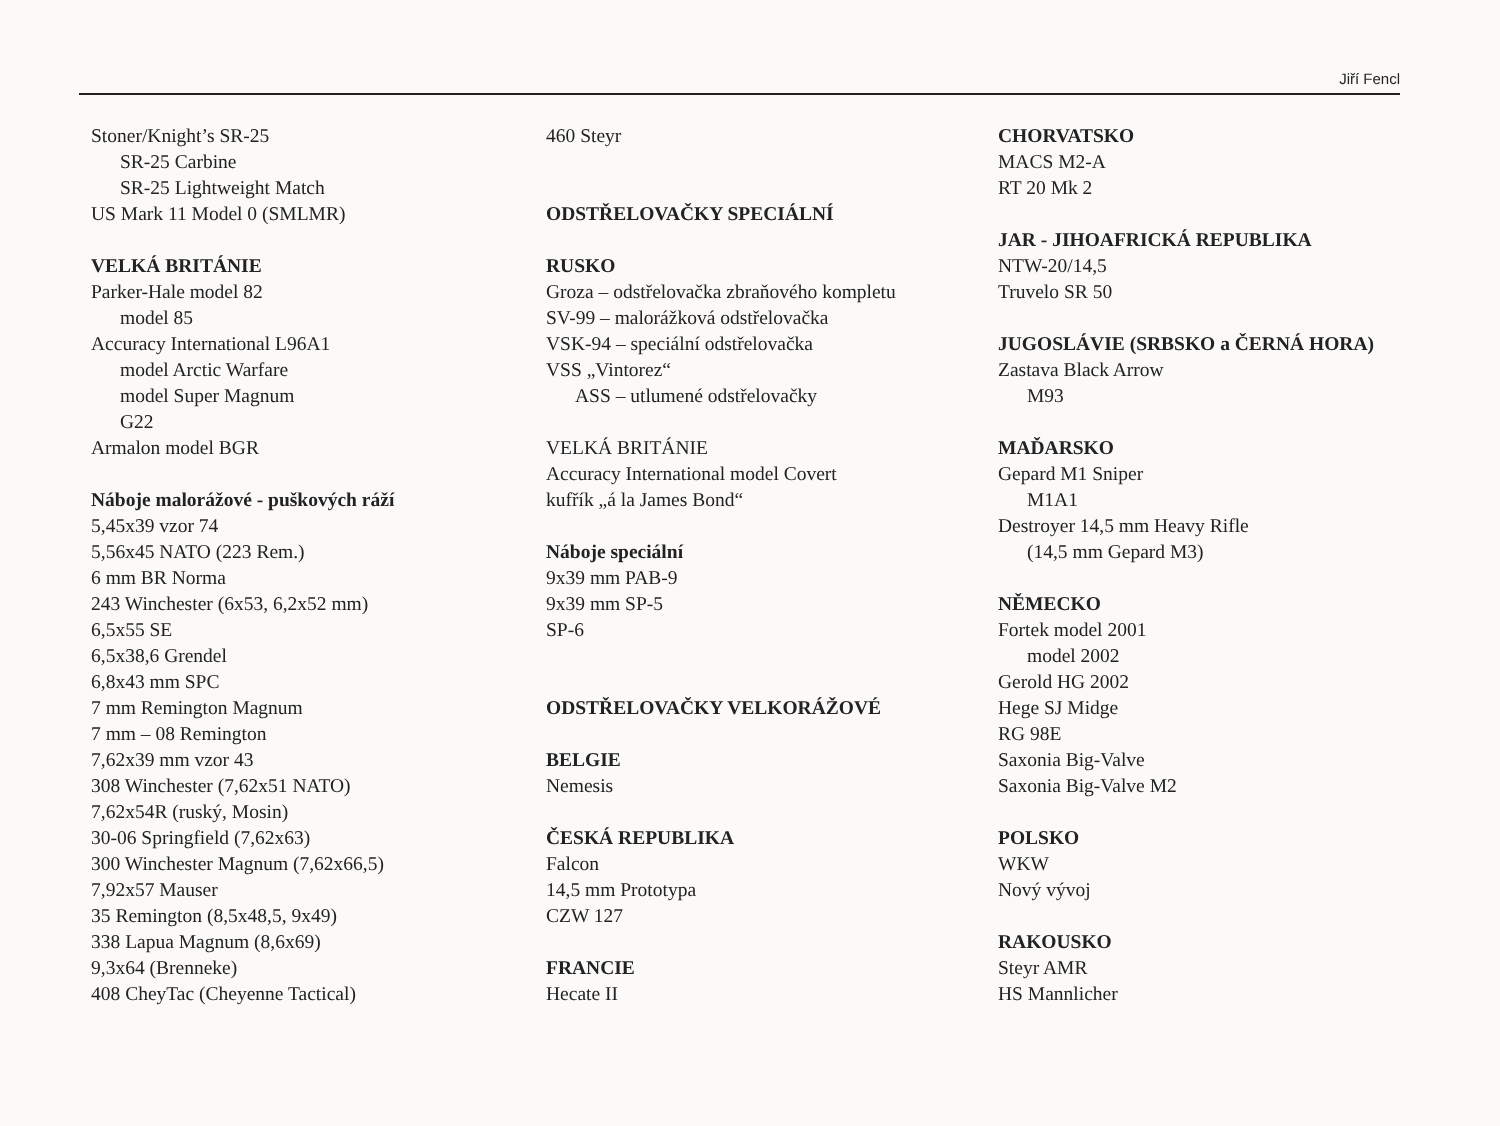Jiří Fencl
Stoner/Knight’s SR-25
SR-25 Carbine
SR-25 Lightweight Match
US Mark 11 Model 0 (SMLMR)
VELKÁ BRITÁNIE
Parker-Hale model 82
model 85
Accuracy International L96A1
model Arctic Warfare
model Super Magnum
G22
Armalon model BGR
Náboje malorážové - puškových ráží
5,45x39 vzor 74
5,56x45 NATO (223 Rem.)
6 mm BR Norma
243 Winchester (6x53, 6,2x52 mm)
6,5x55 SE
6,5x38,6 Grendel
6,8x43 mm SPC
7 mm Remington Magnum
7 mm – 08 Remington
7,62x39 mm vzor 43
308 Winchester (7,62x51 NATO)
7,62x54R (ruský, Mosin)
30-06 Springfield (7,62x63)
300 Winchester Magnum (7,62x66,5)
7,92x57 Mauser
35 Remington (8,5x48,5, 9x49)
338 Lapua Magnum (8,6x69)
9,3x64 (Brenneke)
408 CheyTac (Cheyenne Tactical)
460 Steyr
ODSTŘELOVAČKY SPECIÁLNÍ
RUSKO
Groza – odstřelovačka zbraňového kompletu
SV-99 – malorážková odstřelovačka
VSK-94 – speciální odstřelovačka
VSS „Vintorez“
ASS – utlumené odstřelovačky
VELKÁ BRITÁNIE
Accuracy International model Covert
kufřík „á la James Bond“
Náboje speciální
9x39 mm PAB-9
9x39 mm SP-5
SP-6
ODSTŘELOVAČKY VELKORÁŽOVÉ
BELGIE
Nemesis
ČESKÁ REPUBLIKA
Falcon
14,5 mm Prototypa
CZW 127
FRANCIE
Hecate II
CHORVATSKO
MACS M2-A
RT 20 Mk 2
JAR - JIHOAFRICKÁ REPUBLIKA
NTW-20/14,5
Truvelo SR 50
JUGOSLÁVIE (SRBSKO a ČERNÁ HORA)
Zastava Black Arrow
M93
MAĎARSKO
Gepard M1 Sniper
M1A1
Destroyer 14,5 mm Heavy Rifle
(14,5 mm Gepard M3)
NĚMECKO
Fortek model 2001
model 2002
Gerold HG 2002
Hege SJ Midge
RG 98E
Saxonia Big-Valve
Saxonia Big-Valve M2
POLSKO
WKW
Nový vývoj
RAKOUSKO
Steyr AMR
HS Mannlicher